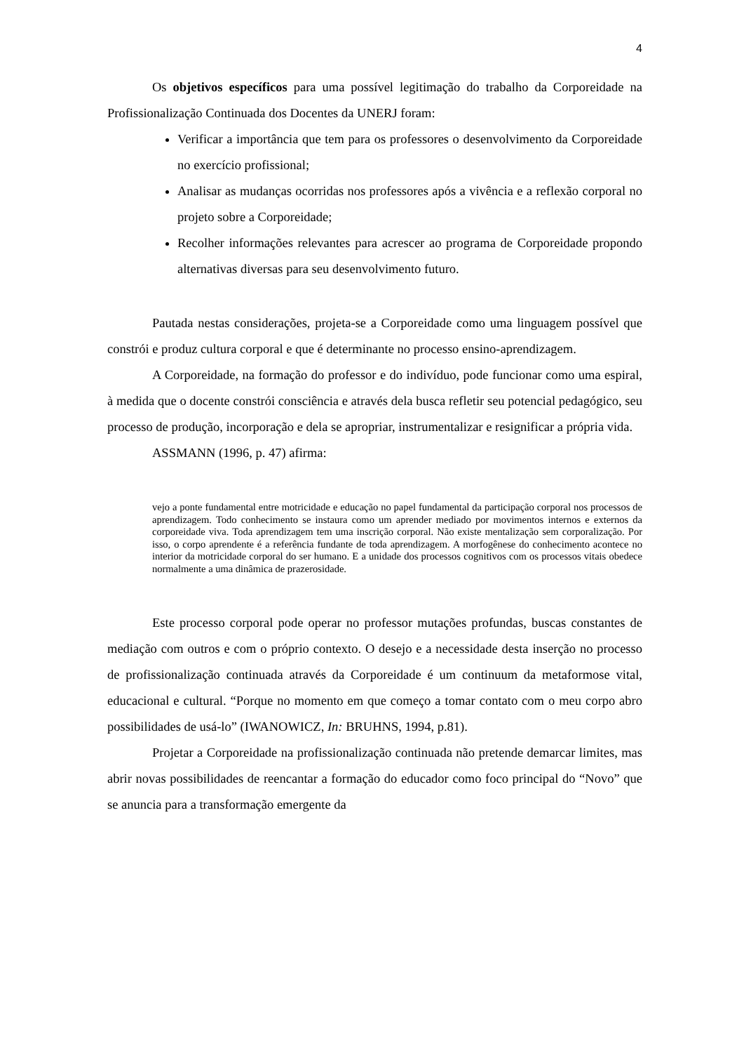4
Os objetivos específicos para uma possível legitimação do trabalho da Corporeidade na Profissionalização Continuada dos Docentes da UNERJ foram:
Verificar a importância que tem para os professores o desenvolvimento da Corporeidade no exercício profissional;
Analisar as mudanças ocorridas nos professores após a vivência e a reflexão corporal no projeto sobre a Corporeidade;
Recolher informações relevantes para acrescer ao programa de Corporeidade propondo alternativas diversas para seu desenvolvimento futuro.
Pautada nestas considerações, projeta-se a Corporeidade como uma linguagem possível que constrói e produz cultura corporal e que é determinante no processo ensino-aprendizagem.
A Corporeidade, na formação do professor e do indivíduo, pode funcionar como uma espiral, à medida que o docente constrói consciência e através dela busca refletir seu potencial pedagógico, seu processo de produção, incorporação e dela se apropriar, instrumentalizar e resignificar a própria vida.
ASSMANN (1996, p. 47) afirma:
vejo a ponte fundamental entre motricidade e educação no papel fundamental da participação corporal nos processos de aprendizagem. Todo conhecimento se instaura como um aprender mediado por movimentos internos e externos da corporeidade viva. Toda aprendizagem tem uma inscrição corporal. Não existe mentalização sem corporalização. Por isso, o corpo aprendente é a referência fundante de toda aprendizagem. A morfogênese do conhecimento acontece no interior da motricidade corporal do ser humano. E a unidade dos processos cognitivos com os processos vitais obedece normalmente a uma dinâmica de prazerosidade.
Este processo corporal pode operar no professor mutações profundas, buscas constantes de mediação com outros e com o próprio contexto. O desejo e a necessidade desta inserção no processo de profissionalização continuada através da Corporeidade é um continuum da metaformose vital, educacional e cultural. “Porque no momento em que começo a tomar contato com o meu corpo abro possibilidades de usá-lo” (IWANOWICZ, In: BRUHNS, 1994, p.81).
Projetar a Corporeidade na profissionalização continuada não pretende demarcar limites, mas abrir novas possibilidades de reencantar a formação do educador como foco principal do “Novo” que se anuncia para a transformação emergente da